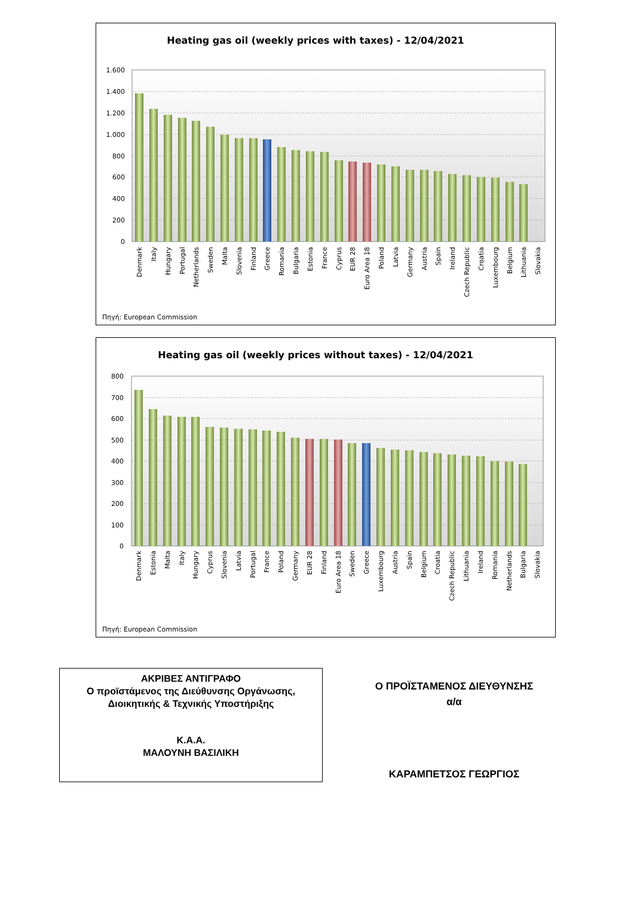Heating gas oil (weekly prices with taxes) - 12/04/2021
1.600
1.400
1.200
1.000
800
600
400
200
0
Denmark
Italy
Hungary
Portugal
Netherlands
Sweden
Malta
Slovenia
Finland
Greece
Romania
Bulgaria
Estonia
France
Cyprus
EUR 28
Euro Area 18
Poland
Latvia
Germany
Austria
Spain
Ireland
Czech Republic
Croatia
Luxembourg
Belgium
Lithuania
Slovakia
Πηγή: European Commission
Heating gas oil (weekly prices without taxes) - 12/04/2021
800
700
600
500
400
300
200
100
0
Denmark
Estonia
Malta
Italy
Hungary
Cyprus
Slovenia
Latvia
Portugal
France
Poland
Germany
EUR 28
Finland
Euro Area 18
Sweden
Greece
Luxembourg
Austria
Spain
Belgium
Croatia
Czech Republic
Lithuania
Ireland
Romania
Netherlands
Bulgaria
Slovakia
Πηγή: European Commission
ΑΚΡΙΒΕΣ ΑΝΤΙΓΡΑΦΟ
Ο προϊστάμενος της Διεύθυνσης Οργάνωσης,
Διοικητικής & Τεχνικής Υποστήριξης
Κ.Α.Α.
ΜΑΛΟΥΝΗ ΒΑΣΙΛΙΚΗ
Ο ΠΡΟΪΣΤΑΜΕΝΟΣ ΔΙΕΥΘΥΝΣΗΣ
α/α
ΚΑΡΑΜΠΕΤΣΟΣ ΓΕΩΡΓΙΟΣ